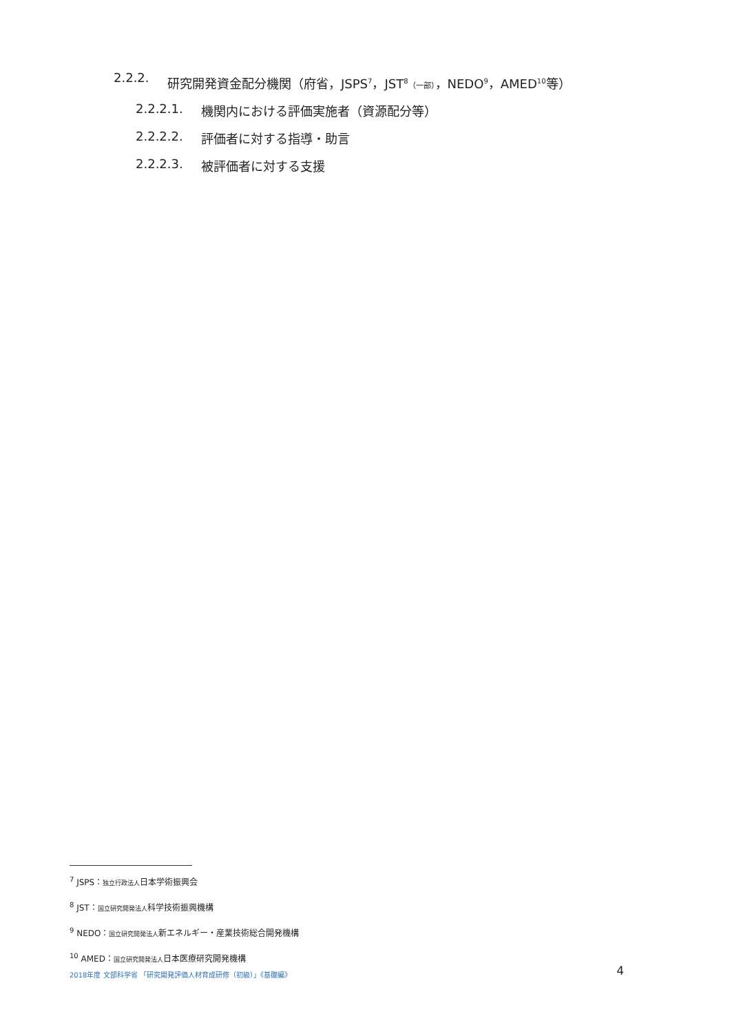2.2.2. 研究開発資金配分機関（府省，JSPS<sup>7</sup>，JST<sup>8</sup>（一部），NEDO<sup>9</sup>，AMED<sup>10</sup>等）
2.2.2.1. 機関内における評価実施者（資源配分等）
2.2.2.2. 評価者に対する指導・助言
2.2.2.3. 被評価者に対する支援
<sup>7</sup> JSPS：独立行政法人日本学術振興会
<sup>8</sup> JST：国立研究開発法人科学技術振興機構
<sup>9</sup> NEDO：国立研究開発法人新エネルギー・産業技術総合開発機構
<sup>10</sup> AMED：国立研究開発法人日本医療研究開発機構
2018年度 文部科学省 「研究開発評価人材育成研修（初級）」《基礎編》 4